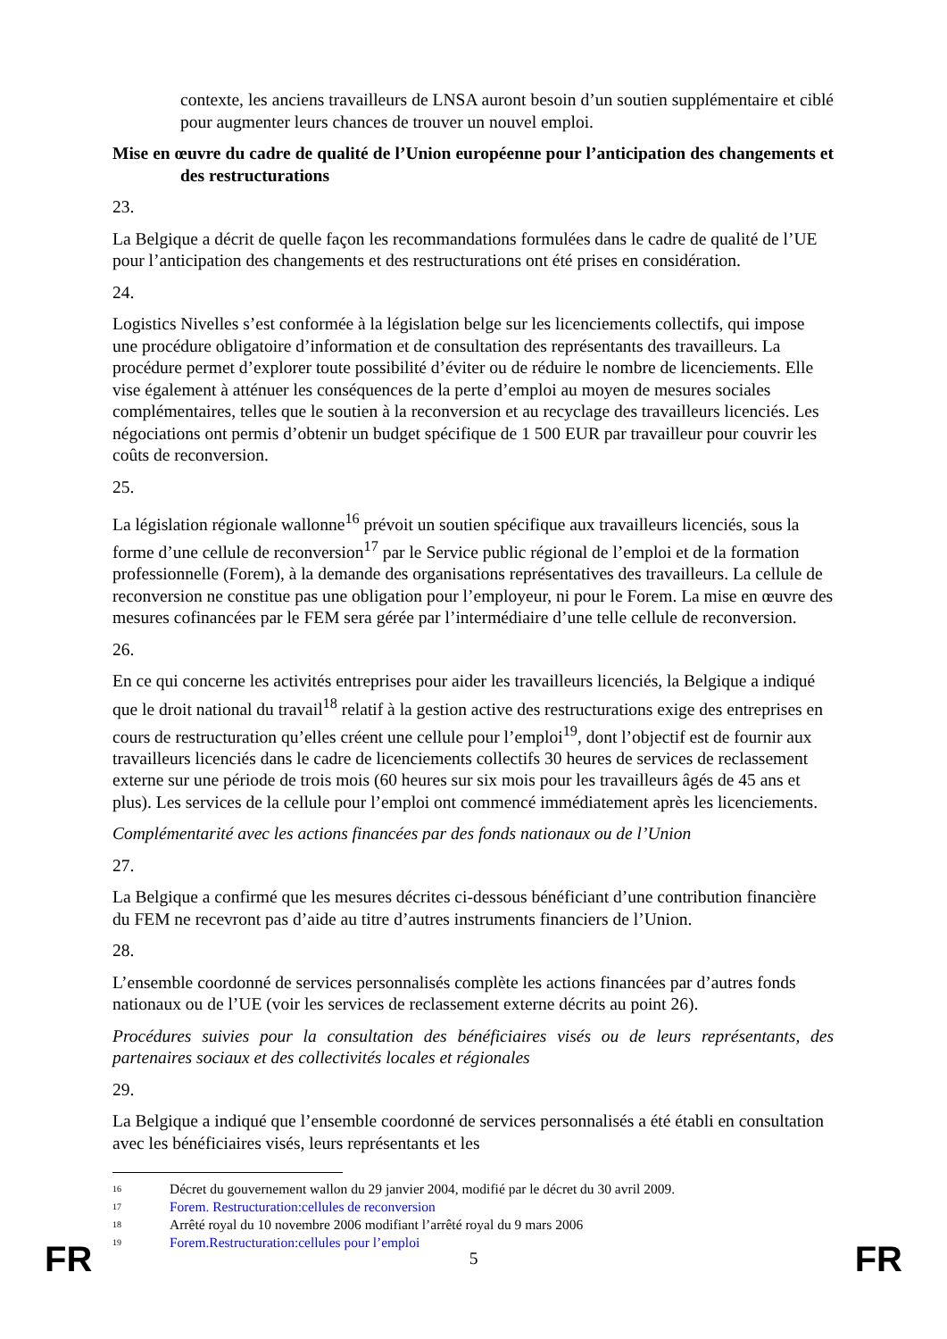contexte, les anciens travailleurs de LNSA auront besoin d’un soutien supplémentaire et ciblé pour augmenter leurs chances de trouver un nouvel emploi.
Mise en œuvre du cadre de qualité de l’Union européenne pour l’anticipation des changements et des restructurations
23.
La Belgique a décrit de quelle façon les recommandations formulées dans le cadre de qualité de l’UE pour l’anticipation des changements et des restructurations ont été prises en considération.
24.
Logistics Nivelles s’est conformée à la législation belge sur les licenciements collectifs, qui impose une procédure obligatoire d’information et de consultation des représentants des travailleurs. La procédure permet d’explorer toute possibilité d’éviter ou de réduire le nombre de licenciements. Elle vise également à atténuer les conséquences de la perte d’emploi au moyen de mesures sociales complémentaires, telles que le soutien à la reconversion et au recyclage des travailleurs licenciés. Les négociations ont permis d’obtenir un budget spécifique de 1 500 EUR par travailleur pour couvrir les coûts de reconversion.
25.
La législation régionale wallonne<sup>16</sup> prévoit un soutien spécifique aux travailleurs licenciés, sous la forme d’une cellule de reconversion<sup>17</sup> par le Service public régional de l’emploi et de la formation professionnelle (Forem), à la demande des organisations représentatives des travailleurs. La cellule de reconversion ne constitue pas une obligation pour l’employeur, ni pour le Forem. La mise en œuvre des mesures cofinancées par le FEM sera gérée par l’intermédiaire d’une telle cellule de reconversion.
26.
En ce qui concerne les activités entreprises pour aider les travailleurs licenciés, la Belgique a indiqué que le droit national du travail<sup>18</sup> relatif à la gestion active des restructurations exige des entreprises en cours de restructuration qu’elles créent une cellule pour l’emploi<sup>19</sup>, dont l’objectif est de fournir aux travailleurs licenciés dans le cadre de licenciements collectifs 30 heures de services de reclassement externe sur une période de trois mois (60 heures sur six mois pour les travailleurs âgés de 45 ans et plus). Les services de la cellule pour l’emploi ont commencé immédiatement après les licenciements.
Complémentarité avec les actions financées par des fonds nationaux ou de l’Union
27.
La Belgique a confirmé que les mesures décrites ci-dessous bénéficiant d’une contribution financière du FEM ne recevront pas d’aide au titre d’autres instruments financiers de l’Union.
28.
L’ensemble coordonné de services personnalisés complète les actions financées par d’autres fonds nationaux ou de l’UE (voir les services de reclassement externe décrits au point 26).
Procédures suivies pour la consultation des bénéficiaires visés ou de leurs représentants, des partenaires sociaux et des collectivités locales et régionales
29.
La Belgique a indiqué que l’ensemble coordonné de services personnalisés a été établi en consultation avec les bénéficiaires visés, leurs représentants et les
<sup>16</sup> Décret du gouvernement wallon du 29 janvier 2004, modifié par le décret du 30 avril 2009.
<sup>17</sup> Forem. Restructuration:cellules de reconversion
<sup>18</sup> Arrêté royal du 10 novembre 2006 modifiant l’arrêté royal du 9 mars 2006
<sup>19</sup> Forem.Restructuration:cellules pour l’emploi
FR 5 FR